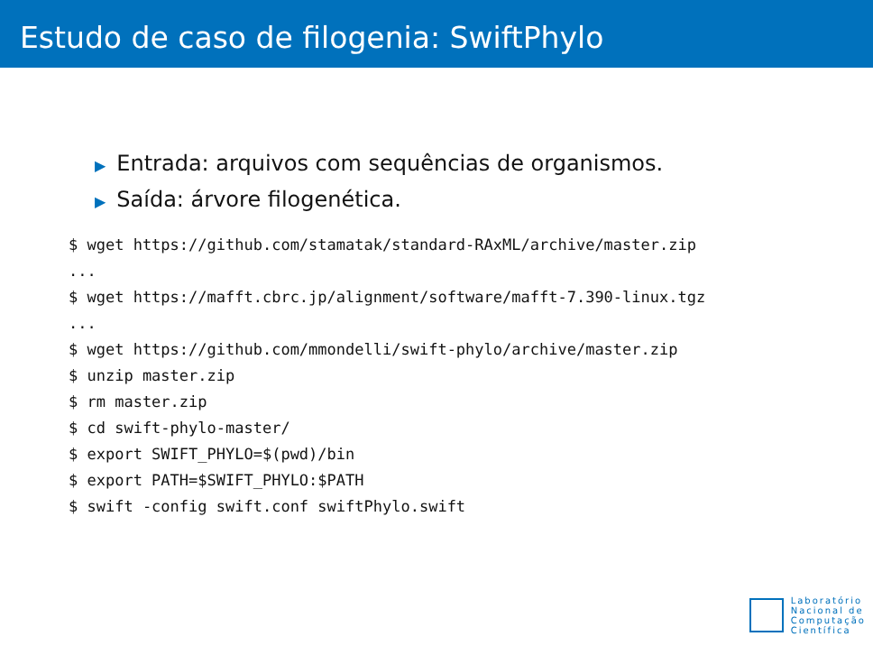Estudo de caso de filogenia: SwiftPhylo
▶ Entrada: arquivos com sequências de organismos.
▶ Saída: árvore filogenética.
$ wget https://github.com/stamatak/standard-RAxML/archive/master.zip
...
$ wget https://mafft.cbrc.jp/alignment/software/mafft-7.390-linux.tgz
...
$ wget https://github.com/mmondelli/swift-phylo/archive/master.zip
$ unzip master.zip
$ rm master.zip
$ cd swift-phylo-master/
$ export SWIFT_PHYLO=$(pwd)/bin
$ export PATH=$SWIFT_PHYLO:$PATH
$ swift -config swift.conf swiftPhylo.swift
Laboratório
Nacional de
Computação
Científica